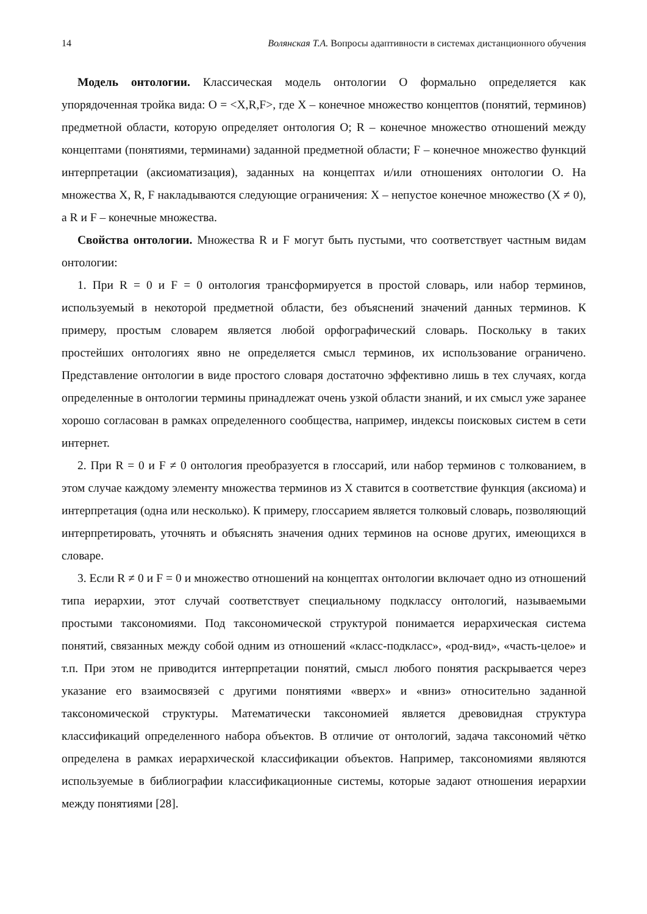14 Волянская Т.А. Вопросы адаптивности в системах дистанционного обучения
Модель онтологии. Классическая модель онтологии O формально определяется как упорядоченная тройка вида: O = <X,R,F>, где X – конечное множество концептов (понятий, терминов) предметной области, которую определяет онтология O; R – конечное множество отношений между концептами (понятиями, терминами) заданной предметной области; F – конечное множество функций интерпретации (аксиоматизация), заданных на концептах и/или отношениях онтологии O. На множества X, R, F накладываются следующие ограничения: X – непустое конечное множество (X ≠ 0), а R и F – конечные множества.
Свойства онтологии. Множества R и F могут быть пустыми, что соответствует частным видам онтологии:
1. При R = 0 и F = 0 онтология трансформируется в простой словарь, или набор терминов, используемый в некоторой предметной области, без объяснений значений данных терминов. К примеру, простым словарем является любой орфографический словарь. Поскольку в таких простейших онтологиях явно не определяется смысл терминов, их использование ограничено. Представление онтологии в виде простого словаря достаточно эффективно лишь в тех случаях, когда определенные в онтологии термины принадлежат очень узкой области знаний, и их смысл уже заранее хорошо согласован в рамках определенного сообщества, например, индексы поисковых систем в сети интернет.
2. При R = 0 и F ≠ 0 онтология преобразуется в глоссарий, или набор терминов с толкованием, в этом случае каждому элементу множества терминов из X ставится в соответствие функция (аксиома) и интерпретация (одна или несколько). К примеру, глоссарием является толковый словарь, позволяющий интерпретировать, уточнять и объяснять значения одних терминов на основе других, имеющихся в словаре.
3. Если R ≠ 0 и F = 0 и множество отношений на концептах онтологии включает одно из отношений типа иерархии, этот случай соответствует специальному подклассу онтологий, называемыми простыми таксономиями. Под таксономической структурой понимается иерархическая система понятий, связанных между собой одним из отношений «класс-подкласс», «род-вид», «часть-целое» и т.п. При этом не приводится интерпретации понятий, смысл любого понятия раскрывается через указание его взаимосвязей с другими понятиями «вверх» и «вниз» относительно заданной таксономической структуры. Математически таксономией является древовидная структура классификаций определенного набора объектов. В отличие от онтологий, задача таксономий чётко определена в рамках иерархической классификации объектов. Например, таксономиями являются используемые в библиографии классификационные системы, которые задают отношения иерархии между понятиями [28].